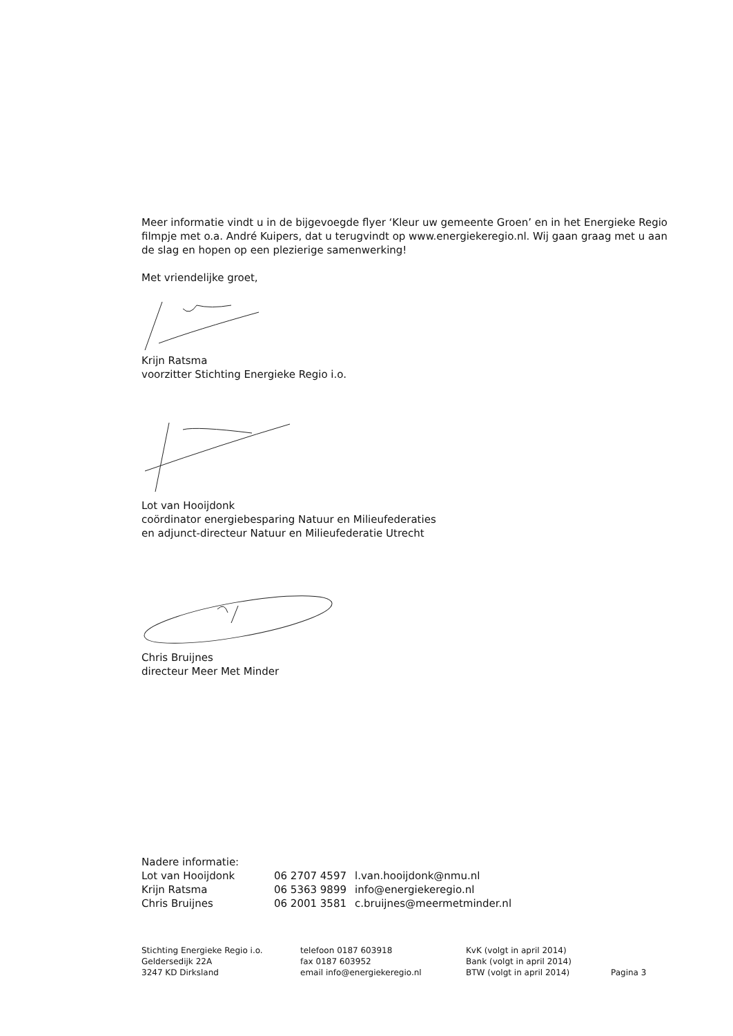Meer informatie vindt u in de bijgevoegde flyer ‘Kleur uw gemeente Groen’ en in het Energieke Regio filmpje met o.a. André Kuipers, dat u terugvindt op www.energiekeregio.nl. Wij gaan graag met u aan de slag en hopen op een plezierige samenwerking!
Met vriendelijke groet,
Krijn Ratsma
voorzitter Stichting Energieke Regio i.o.
Lot van Hooijdonk
coördinator energiebesparing Natuur en Milieufederaties
en adjunct-directeur Natuur en Milieufederatie Utrecht
Chris Bruijnes
directeur Meer Met Minder
Nadere informatie:
| Lot van Hooijdonk | 06 2707 4597 | l.van.hooijdonk@nmu.nl |
| Krijn Ratsma | 06 5363 9899 | info@energiekeregio.nl |
| Chris Bruijnes | 06 2001 3581 | c.bruijnes@meermetminder.nl |
| Stichting Energieke Regio i.o. | telefoon 0187 603918 | KvK (volgt in april 2014) | |
| Geldersedijk 22A | fax 0187 603952 | Bank (volgt in april 2014) | |
| 3247 KD Dirksland | email info@energiekeregio.nl | BTW (volgt in april 2014) | Pagina 3 |